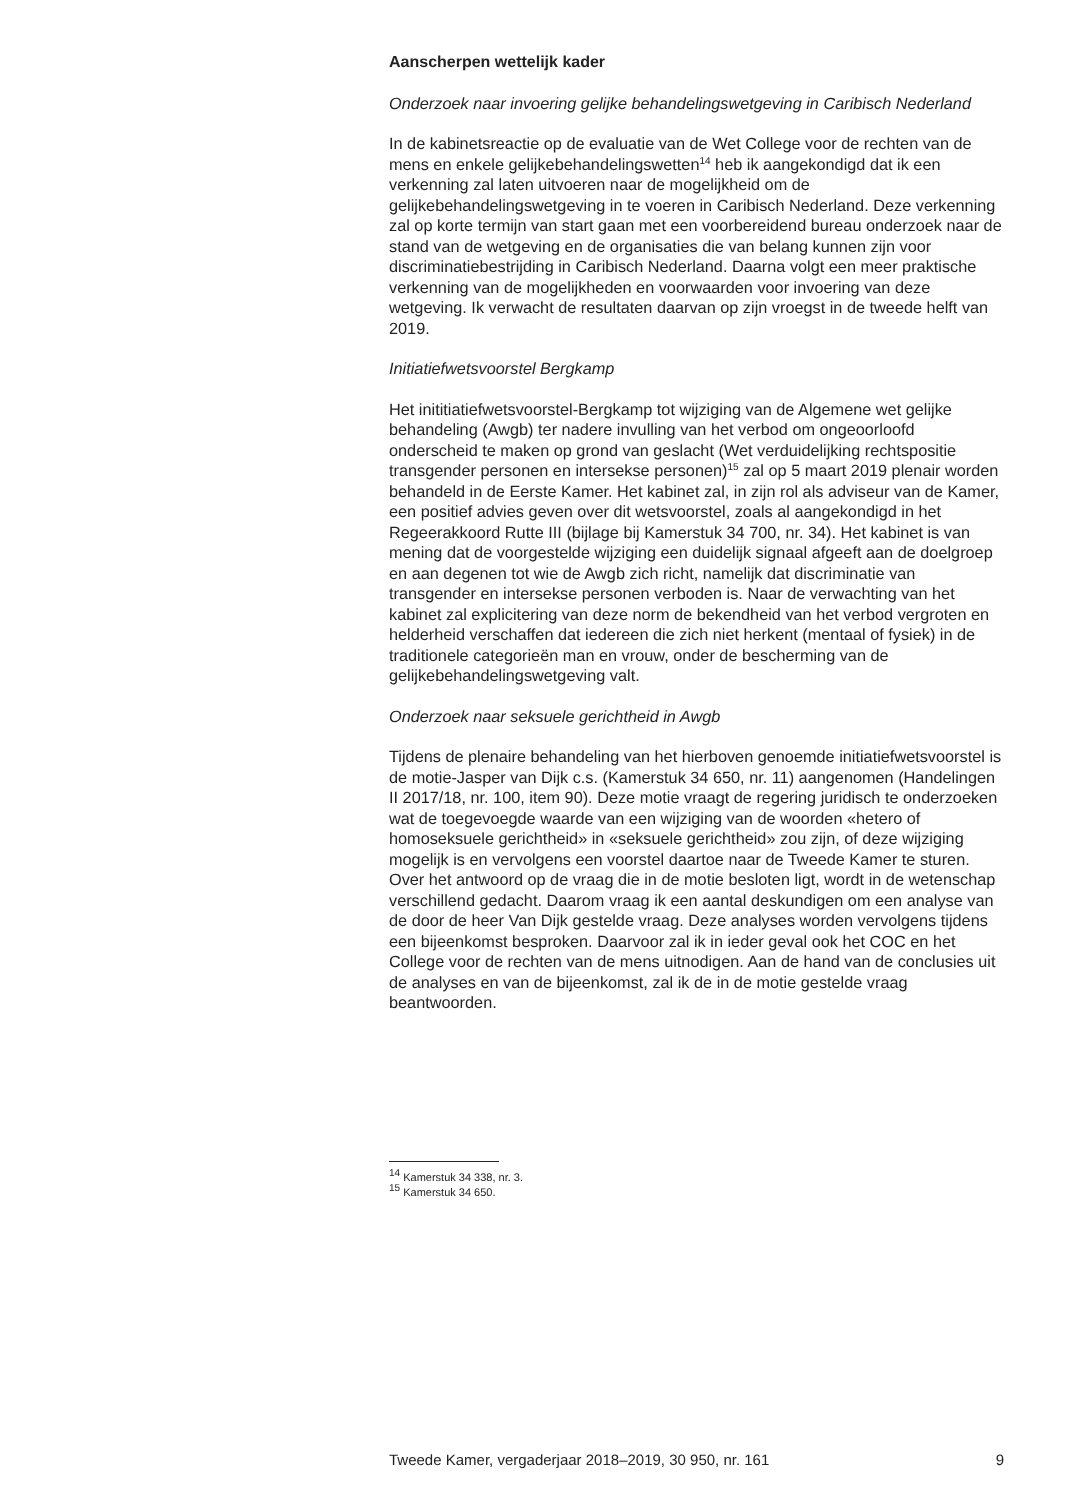Aanscherpen wettelijk kader
Onderzoek naar invoering gelijke behandelingswetgeving in Caribisch Nederland
In de kabinetsreactie op de evaluatie van de Wet College voor de rechten van de mens en enkele gelijkebehandelingswetten<sup>14</sup> heb ik aangekondigd dat ik een verkenning zal laten uitvoeren naar de mogelijkheid om de gelijkebehandelingswetgeving in te voeren in Caribisch Nederland. Deze verkenning zal op korte termijn van start gaan met een voorbereidend bureau onderzoek naar de stand van de wetgeving en de organisaties die van belang kunnen zijn voor discriminatiebestrijding in Caribisch Nederland. Daarna volgt een meer praktische verkenning van de mogelijkheden en voorwaarden voor invoering van deze wetgeving. Ik verwacht de resultaten daarvan op zijn vroegst in de tweede helft van 2019.
Initiatiefwetsvoorstel Bergkamp
Het inititiatiefwetsvoorstel-Bergkamp tot wijziging van de Algemene wet gelijke behandeling (Awgb) ter nadere invulling van het verbod om ongeoorloofd onderscheid te maken op grond van geslacht (Wet verduidelijking rechtspositie transgender personen en intersekse personen)<sup>15</sup> zal op 5 maart 2019 plenair worden behandeld in de Eerste Kamer. Het kabinet zal, in zijn rol als adviseur van de Kamer, een positief advies geven over dit wetsvoorstel, zoals al aangekondigd in het Regeerakkoord Rutte III (bijlage bij Kamerstuk 34 700, nr. 34). Het kabinet is van mening dat de voorgestelde wijziging een duidelijk signaal afgeeft aan de doelgroep en aan degenen tot wie de Awgb zich richt, namelijk dat discriminatie van transgender en intersekse personen verboden is. Naar de verwachting van het kabinet zal explicitering van deze norm de bekendheid van het verbod vergroten en helderheid verschaffen dat iedereen die zich niet herkent (mentaal of fysiek) in de traditionele categorieën man en vrouw, onder de bescherming van de gelijkebehandelingswetgeving valt.
Onderzoek naar seksuele gerichtheid in Awgb
Tijdens de plenaire behandeling van het hierboven genoemde initiatiefwetsvoorstel is de motie-Jasper van Dijk c.s. (Kamerstuk 34 650, nr. 11) aangenomen (Handelingen II 2017/18, nr. 100, item 90). Deze motie vraagt de regering juridisch te onderzoeken wat de toegevoegde waarde van een wijziging van de woorden «hetero of homoseksuele gerichtheid» in «seksuele gerichtheid» zou zijn, of deze wijziging mogelijk is en vervolgens een voorstel daartoe naar de Tweede Kamer te sturen. Over het antwoord op de vraag die in de motie besloten ligt, wordt in de wetenschap verschillend gedacht. Daarom vraag ik een aantal deskundigen om een analyse van de door de heer Van Dijk gestelde vraag. Deze analyses worden vervolgens tijdens een bijeenkomst besproken. Daarvoor zal ik in ieder geval ook het COC en het College voor de rechten van de mens uitnodigen. Aan de hand van de conclusies uit de analyses en van de bijeenkomst, zal ik de in de motie gestelde vraag beantwoorden.
<sup>14</sup> Kamerstuk 34 338, nr. 3.
<sup>15</sup> Kamerstuk 34 650.
Tweede Kamer, vergaderjaar 2018–2019, 30 950, nr. 161 9